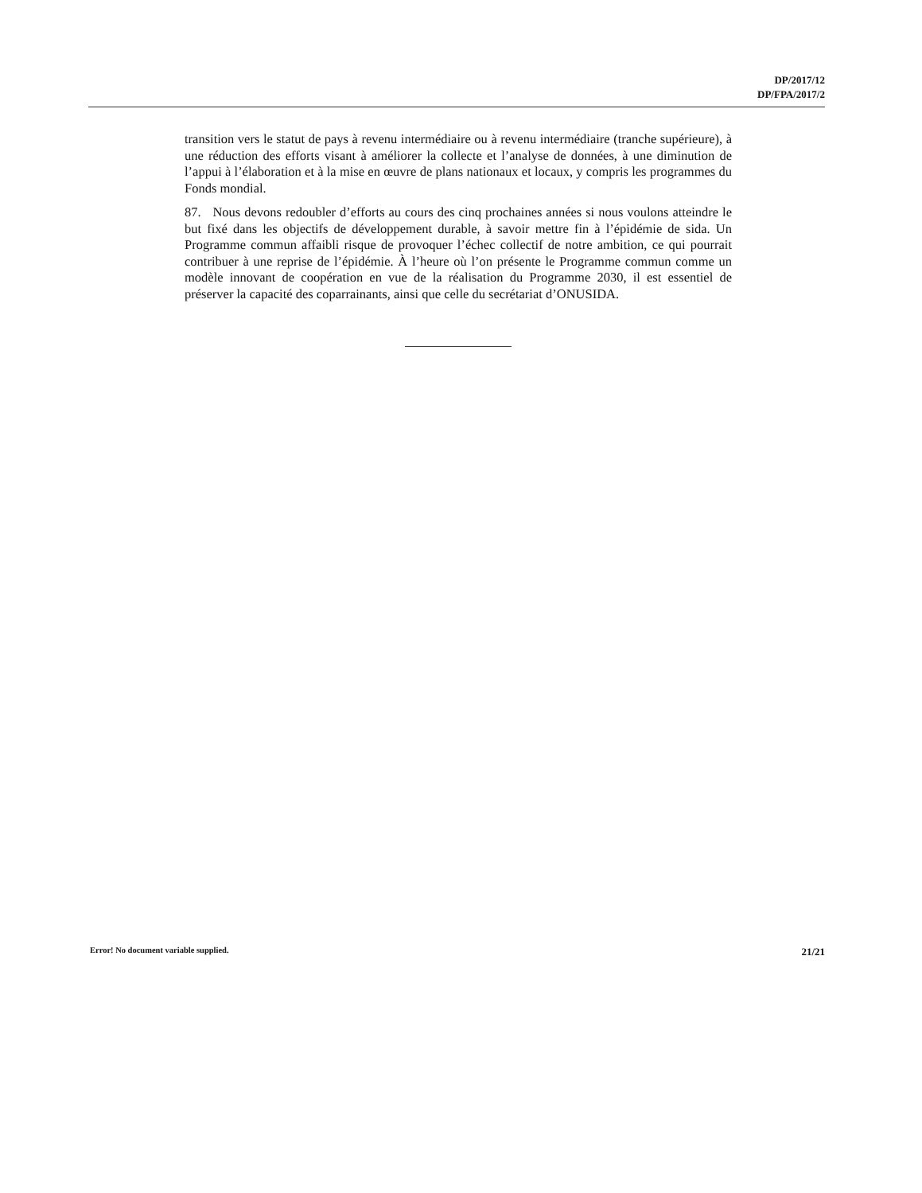DP/2017/12
DP/FPA/2017/2
transition vers le statut de pays à revenu intermédiaire ou à revenu intermédiaire (tranche supérieure), à une réduction des efforts visant à améliorer la collecte et l’analyse de données, à une diminution de l’appui à l’élaboration et à la mise en œuvre de plans nationaux et locaux, y compris les programmes du Fonds mondial.
87. Nous devons redoubler d’efforts au cours des cinq prochaines années si nous voulons atteindre le but fixé dans les objectifs de développement durable, à savoir mettre fin à l’épidémie de sida. Un Programme commun affaibli risque de provoquer l’échec collectif de notre ambition, ce qui pourrait contribuer à une reprise de l’épidémie. À l’heure où l’on présente le Programme commun comme un modèle innovant de coopération en vue de la réalisation du Programme 2030, il est essentiel de préserver la capacité des coparrainants, ainsi que celle du secrétariat d’ONUSIDA.
Error! No document variable supplied. 21/21